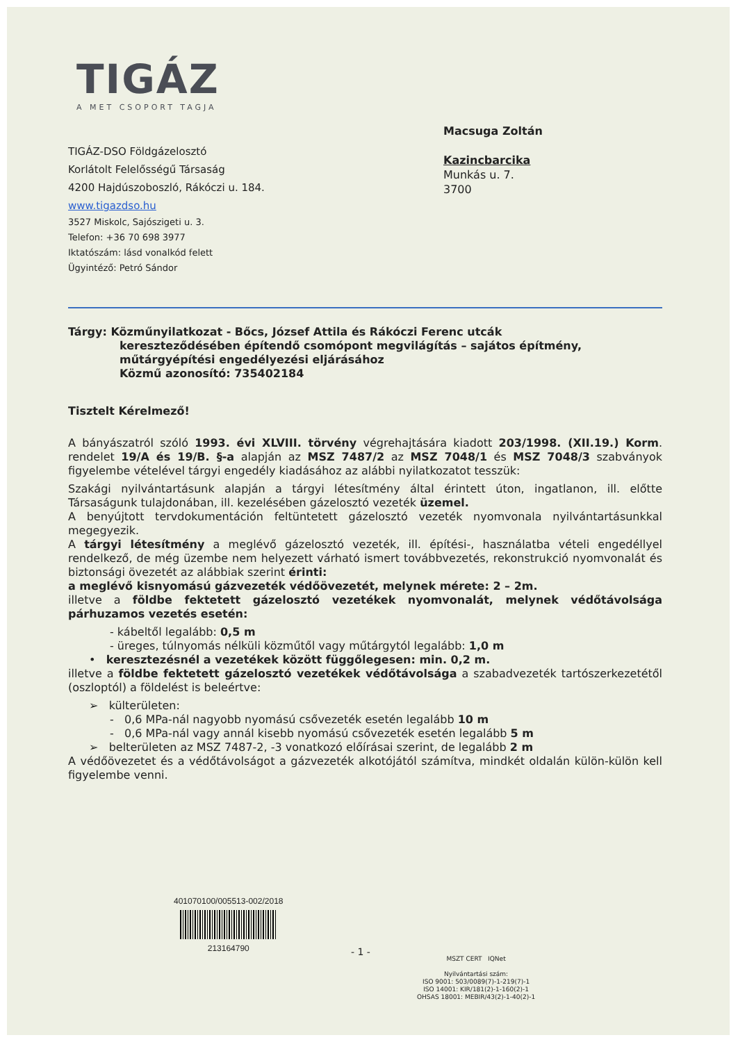TIGÁZ
A MET CSOPORT TAGJA
Macsuga Zoltán
Kazincbarcika
Munkás u. 7.
3700
TIGÁZ-DSO Földgázelosztó
Korlátolt Felelősségű Társaság
4200 Hajdúszoboszló, Rákóczi u. 184.
www.tigazdso.hu
3527 Miskolc, Sajószigeti u. 3.
Telefon: +36 70 698 3977
Iktatószám: lásd vonalkód felett
Ügyintéző: Petró Sándor
Tárgy: Közműnyilatkozat - Bőcs, József Attila és Rákóczi Ferenc utcák
kereszteződésében építendő csomópont megvilágítás – sajátos építmény, műtárgyépítési engedélyezési eljárásához
Közmű azonosító: 735402184
Tisztelt Kérelmező!
A bányászatról szóló 1993. évi XLVIII. törvény végrehajtására kiadott 203/1998. (XII.19.) Korm. rendelet 19/A és 19/B. §-a alapján az MSZ 7487/2 az MSZ 7048/1 és MSZ 7048/3 szabványok figyelembe vételével tárgyi engedély kiadásához az alábbi nyilatkozatot tesszük:
Szakági nyilvántartásunk alapján a tárgyi létesítmény által érintett úton, ingatlanon, ill. előtte Társaságunk tulajdonában, ill. kezelésében gázelosztó vezeték üzemel.
A benyújtott tervdokumentáción feltüntetett gázelosztó vezeték nyomvonala nyilvántartásunkkal megegyezik.
A tárgyi létesítmény a meglévő gázelosztó vezeték, ill. építési-, használatba vételi engedéllyel rendelkező, de még üzembe nem helyezett várható ismert továbbvezetés, rekonstrukció nyomvonalát és biztonsági övezetét az alábbiak szerint érinti:
a meglévő kisnyomású gázvezeték védőövezetét, melynek mérete: 2 – 2m.
illetve a földbe fektetett gázelosztó vezetékek nyomvonalát, melynek védőtávolsága párhuzamos vezetés esetén:
- kábeltől legalább: 0,5 m
- üreges, túlnyomás nélküli közműtől vagy műtárgytól legalább: 1,0 m
• keresztezésnél a vezetékek között függőlegesen: min. 0,2 m.
illetve a földbe fektetett gázelosztó vezetékek védőtávolsága a szabadvezeték tartószerkezetétől (oszloptól) a földelést is beleértve:
➢ külterületen:
- 0,6 MPa-nál nagyobb nyomású csővezeték esetén legalább 10 m
- 0,6 MPa-nál vagy annál kisebb nyomású csővezeték esetén legalább 5 m
➢ belterületen az MSZ 7487-2, -3 vonatkozó előírásai szerint, de legalább 2 m
A védőövezetet és a védőtávolságot a gázvezeték alkotójától számítva, mindkét oldalán külön-külön kell figyelembe venni.
401070100/005513-002/2018
213164790
- 1 -
MSZT CERT IQNet
Nyilvántartási szám:
ISO 9001: 503/0089(7)-1-219(7)-1
ISO 14001: KIR/181(2)-1-160(2)-1
OHSAS 18001: MEBIR/43(2)-1-40(2)-1